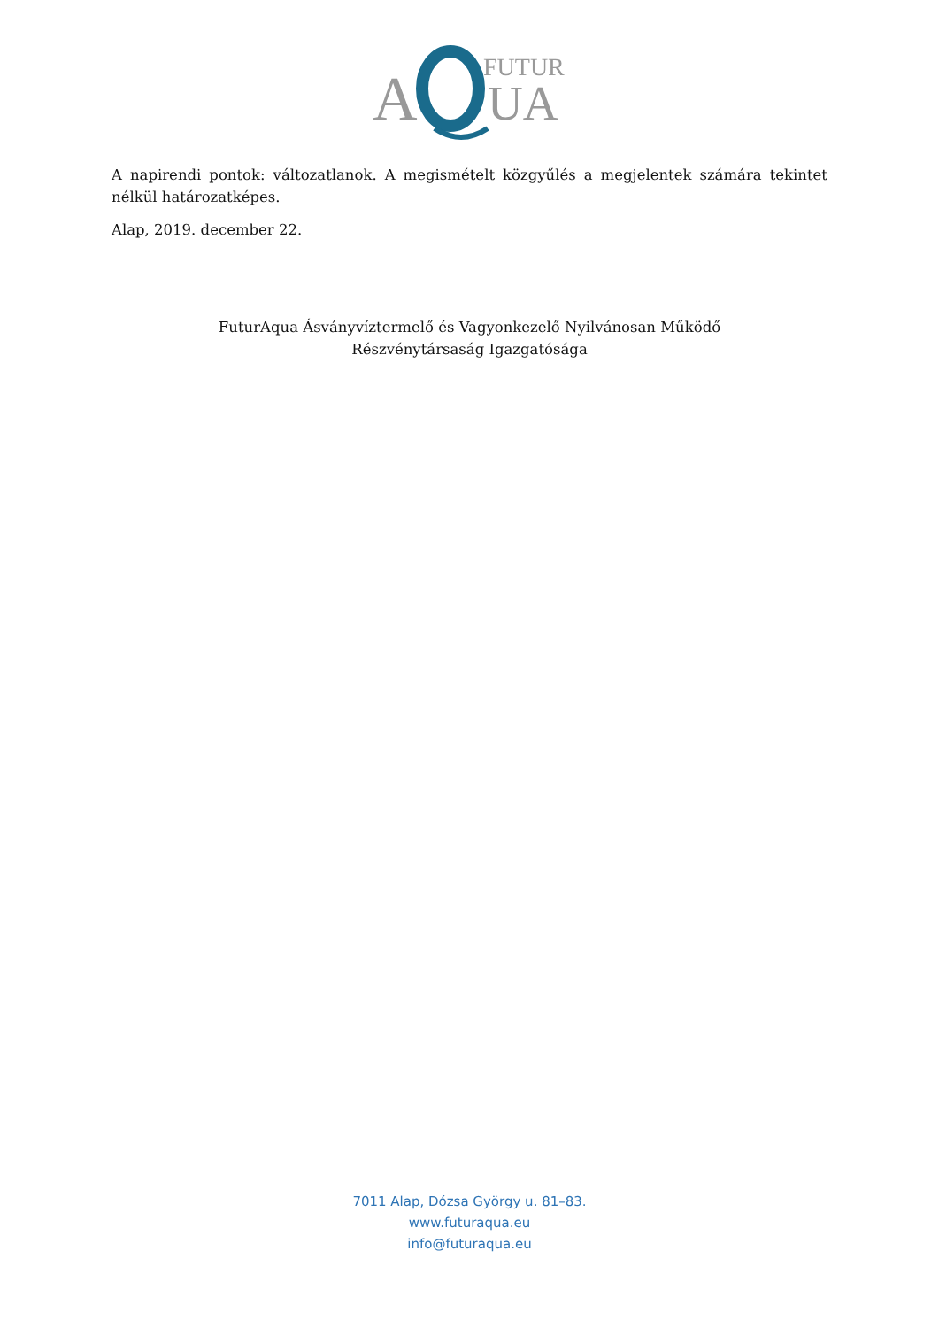A
FUTUR
UA
A napirendi pontok: változatlanok. A megismételt közgyűlés a megjelentek számára tekintet nélkül határozatképes.
Alap, 2019. december 22.
FuturAqua Ásványvíztermelő és Vagyonkezelő Nyilvánosan Működő
Részvénytársaság Igazgatósága
7011 Alap, Dózsa György u. 81–83.
www.futuraqua.eu
info@futuraqua.eu